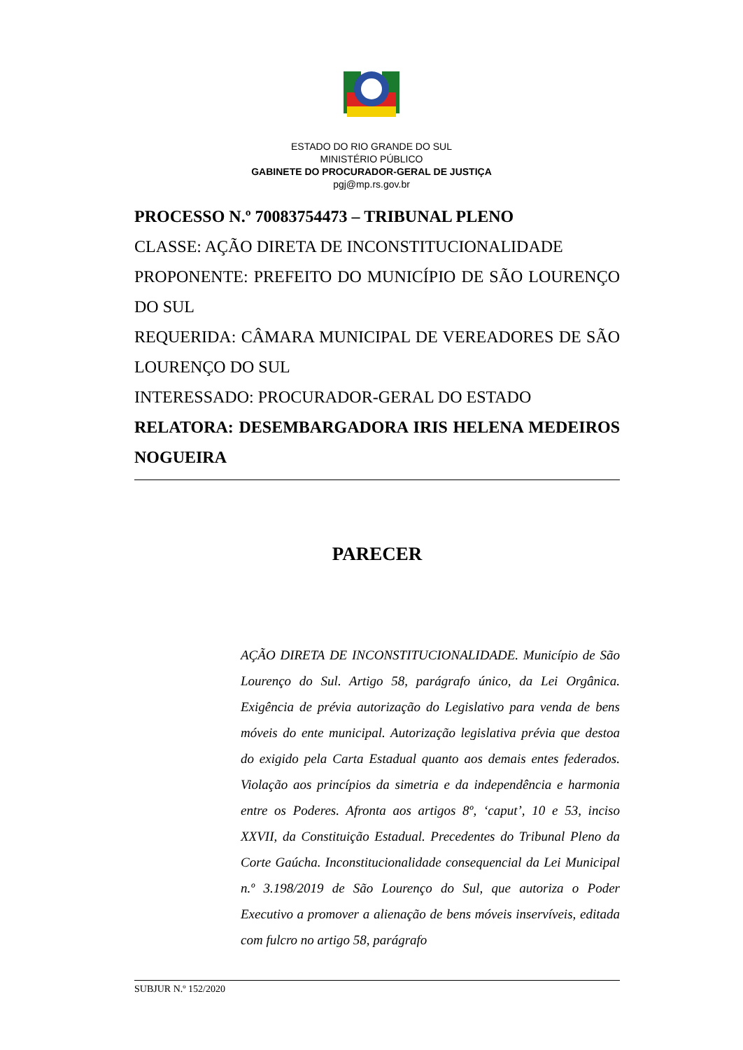ESTADO DO RIO GRANDE DO SUL
MINISTÉRIO PÚBLICO
GABINETE DO PROCURADOR-GERAL DE JUSTIÇA
pgj@mp.rs.gov.br
PROCESSO N.º 70083754473 – TRIBUNAL PLENO
CLASSE: AÇÃO DIRETA DE INCONSTITUCIONALIDADE
PROPONENTE: PREFEITO DO MUNICÍPIO DE SÃO LOURENÇO DO SUL
REQUERIDA: CÂMARA MUNICIPAL DE VEREADORES DE SÃO LOURENÇO DO SUL
INTERESSADO: PROCURADOR-GERAL DO ESTADO
RELATORA: DESEMBARGADORA IRIS HELENA MEDEIROS NOGUEIRA
PARECER
AÇÃO DIRETA DE INCONSTITUCIONALIDADE. Município de São Lourenço do Sul. Artigo 58, parágrafo único, da Lei Orgânica. Exigência de prévia autorização do Legislativo para venda de bens móveis do ente municipal. Autorização legislativa prévia que destoa do exigido pela Carta Estadual quanto aos demais entes federados. Violação aos princípios da simetria e da independência e harmonia entre os Poderes. Afronta aos artigos 8º, ‘caput’, 10 e 53, inciso XXVII, da Constituição Estadual. Precedentes do Tribunal Pleno da Corte Gaúcha. Inconstitucionalidade consequencial da Lei Municipal n.º 3.198/2019 de São Lourenço do Sul, que autoriza o Poder Executivo a promover a alienação de bens móveis inservíveis, editada com fulcro no artigo 58, parágrafo
SUBJUR N.º 152/2020